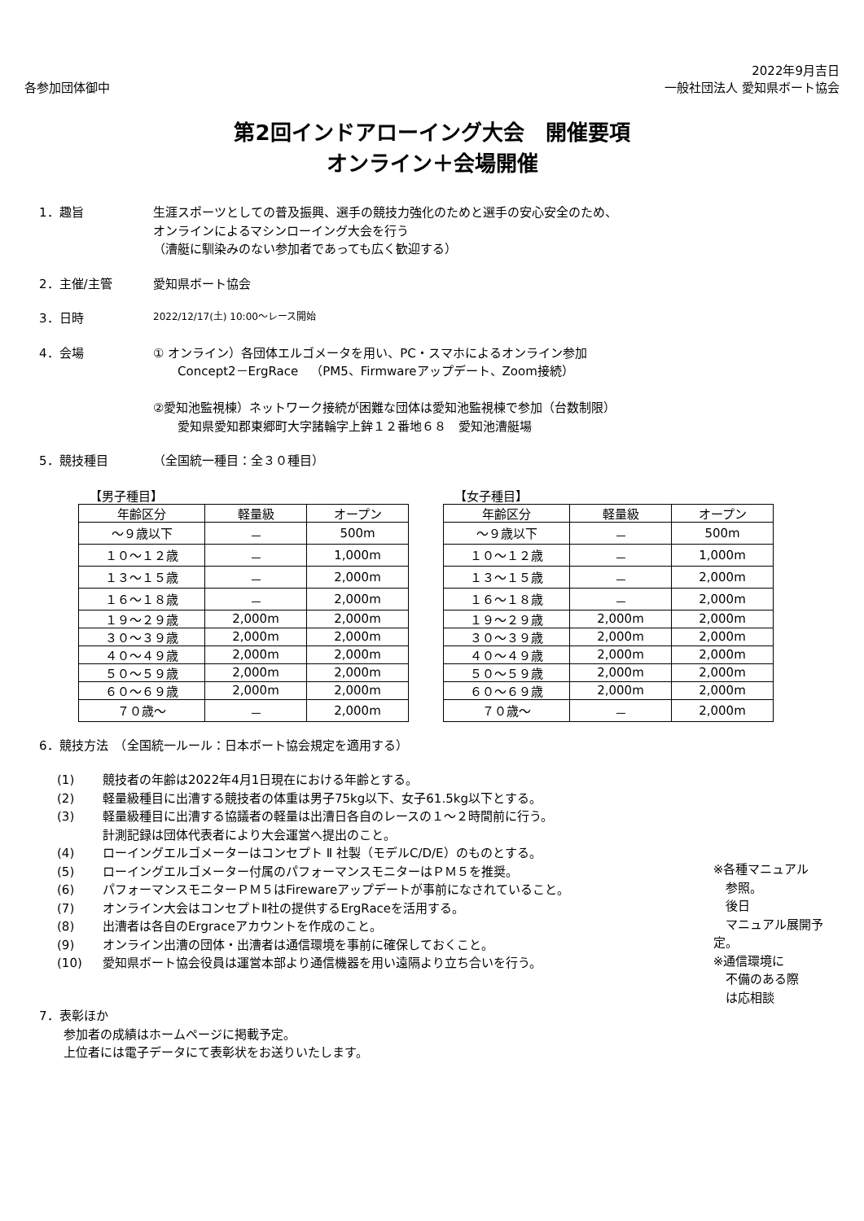2022年9月吉日
各参加団体御中 一般社団法人 愛知県ボート協会
第2回インドアローイング大会　開催要項
オンライン＋会場開催
1．趣旨 生涯スポーツとしての普及振興、選手の競技力強化のためと選手の安心安全のため、
オンラインによるマシンローイング大会を行う
（漕艇に馴染みのない参加者であっても広く歓迎する）
2．主催/主管 愛知県ボート協会
3．日時
2022/12/17(土) 10:00～レース開始
4．会場 ① オンライン）各団体エルゴメータを用い、PC・スマホによるオンライン参加
　　Concept2－ErgRace　（PM5、Firmwareアップデート、Zoom接続）
②愛知池監視棟）ネットワーク接続が困難な団体は愛知池監視棟で参加（台数制限）
　　愛知県愛知郡東郷町大字諸輪字上鉾１２番地６８　愛知池漕艇場
5．競技種目 （全国統一種目：全３０種目）
【男子種目】
| 年齢区分 | 軽量級 | オープン |
| --- | --- | --- |
| ～９歳以下 | － | 500m |
| １０～１２歳 | － | 1,000m |
| １３～１５歳 | － | 2,000m |
| １６～１８歳 | － | 2,000m |
| １９～２９歳 | 2,000m | 2,000m |
| ３０～３９歳 | 2,000m | 2,000m |
| ４０～４９歳 | 2,000m | 2,000m |
| ５０～５９歳 | 2,000m | 2,000m |
| ６０～６９歳 | 2,000m | 2,000m |
| ７０歳～ | － | 2,000m |
【女子種目】
| 年齢区分 | 軽量級 | オープン |
| --- | --- | --- |
| ～９歳以下 | － | 500m |
| １０～１２歳 | － | 1,000m |
| １３～１５歳 | － | 2,000m |
| １６～１８歳 | － | 2,000m |
| １９～２９歳 | 2,000m | 2,000m |
| ３０～３９歳 | 2,000m | 2,000m |
| ４０～４９歳 | 2,000m | 2,000m |
| ５０～５９歳 | 2,000m | 2,000m |
| ６０～６９歳 | 2,000m | 2,000m |
| ７０歳～ | － | 2,000m |
6．競技方法　（全国統一ルール：日本ボート協会規定を適用する）
(1) 競技者の年齢は2022年4月1日現在における年齢とする。
(2) 軽量級種目に出漕する競技者の体重は男子75kg以下、女子61.5kg以下とする。
(3) 軽量級種目に出漕する協議者の軽量は出漕日各自のレースの１～２時間前に行う。
計測記録は団体代表者により大会運営へ提出のこと。
(4) ローイングエルゴメーターはコンセプト Ⅱ 社製（モデルC/D/E）のものとする。
(5) ローイングエルゴメーター付属のパフォーマンスモニターはＰＭ５を推奨。
(6) パフォーマンスモニターＰＭ５はFirewareアップデートが事前になされていること。
(7) オンライン大会はコンセプトⅡ社の提供するErgRaceを活用する。
(8) 出漕者は各自のErgraceアカウントを作成のこと。
(9) オンライン出漕の団体・出漕者は通信環境を事前に確保しておくこと。
(10) 愛知県ボート協会役員は運営本部より通信機器を用い遠隔より立ち合いを行う。
※各種マニュアル
　参照。
　後日
　マニュアル展開予定。
※通信環境に
　不備のある際
　は応相談
7．表彰ほか
　　参加者の成績はホームページに掲載予定。
　　上位者には電子データにて表彰状をお送りいたします。